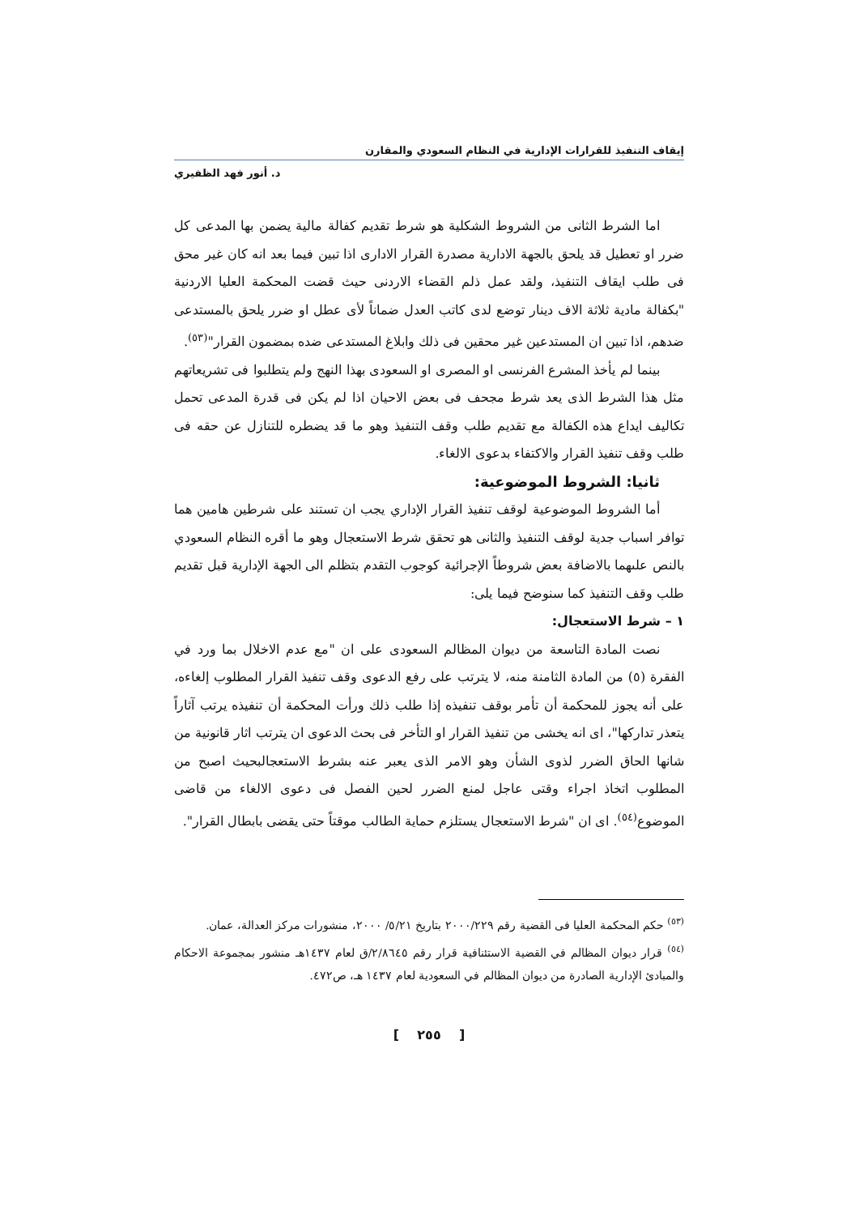إيقاف التنفيذ للقرارات الإدارية في النظام السعودي والمقارن
د. أنور فهد الظفيري
اما الشرط الثانى من الشروط الشكلية هو شرط تقديم كفالة مالية يضمن بها المدعى كل ضرر او تعطيل قد يلحق بالجهة الادارية مصدرة القرار الادارى اذا تبين فيما بعد انه كان غير محق فى طلب ايقاف التنفيذ، ولقد عمل ذلم القضاء الاردنى حيث قضت المحكمة العليا الاردنية "بكفالة مادية ثلاثة الاف دينار توضع لدى كاتب العدل ضماناً لأى عطل او ضرر يلحق بالمستدعى ضدهم، اذا تبين ان المستدعين غير محقين فى ذلك وابلاغ المستدعى ضده بمضمون القرار"<sup>(٥٣)</sup>.
بينما لم يأخذ المشرع الفرنسى او المصرى او السعودى بهذا النهج ولم يتطلبوا فى تشريعاتهم مثل هذا الشرط الذى يعد شرط مجحف فى بعض الاحيان اذا لم يكن فى قدرة المدعى تحمل تكاليف ايداع هذه الكفالة مع تقديم طلب وقف التنفيذ وهو ما قد يضطره للتنازل عن حقه فى طلب وقف تنفيذ القرار والاكتفاء بدعوى الالغاء.
ثانيا: الشروط الموضوعية:
أما الشروط الموضوعية لوقف تنفيذ القرار الإداري يجب ان تستند على شرطين هامين هما توافر اسباب جدية لوقف التنفيذ والثانى هو تحقق شرط الاستعجال وهو ما أقره النظام السعودي بالنص علىهما بالاضافة بعض شروطاً الإجرائية كوجوب التقدم بتظلم الى الجهة الإدارية قبل تقديم طلب وقف التنفيذ كما سنوضح فيما يلى:
١ – شرط الاستعجال:
نصت المادة التاسعة من ديوان المظالم السعودى على ان "مع عدم الاخلال بما ورد في الفقرة (٥) من المادة الثامنة منه، لا يترتب على رفع الدعوى وقف تنفيذ القرار المطلوب إلغاءه، على أنه يجوز للمحكمة أن تأمر بوقف تنفيذه إذا طلب ذلك ورأت المحكمة أن تنفيذه يرتب آثاراً يتعذر تداركها"، اى انه يخشى من تنفيذ القرار او التأخر فى بحث الدعوى ان يترتب اثار قانونية من شانها الحاق الضرر لذوى الشأن وهو الامر الذى يعبر عنه بشرط الاستعجالبحيث اصبح من المطلوب اتخاذ اجراء وقتى عاجل لمنع الضرر لحين الفصل فى دعوى الالغاء من قاضى الموضوع<sup>(٥٤)</sup>. اى ان "شرط الاستعجال يستلزم حماية الطالب موقتاً حتى يقضى بابطال القرار".
<sup>(٥٣)</sup> حكم المحكمة العليا فى القضية رقم ٢٠٠٠/٢٢٩ بتاريخ ٥/٢١/ ٢٠٠٠، منشورات مركز العدالة، عمان.
<sup>(٥٤)</sup> قرار ديوان المظالم في القضية الاستئنافية قرار رقم ٢/٨٦٤٥/ق لعام ١٤٣٧هـ منشور بمجموعة الاحكام والمبادئ الإدارية الصادرة من ديوان المظالم في السعودية لعام ١٤٣٧ هـ، ص٤٧٢.
[ ٢٥٥ ]